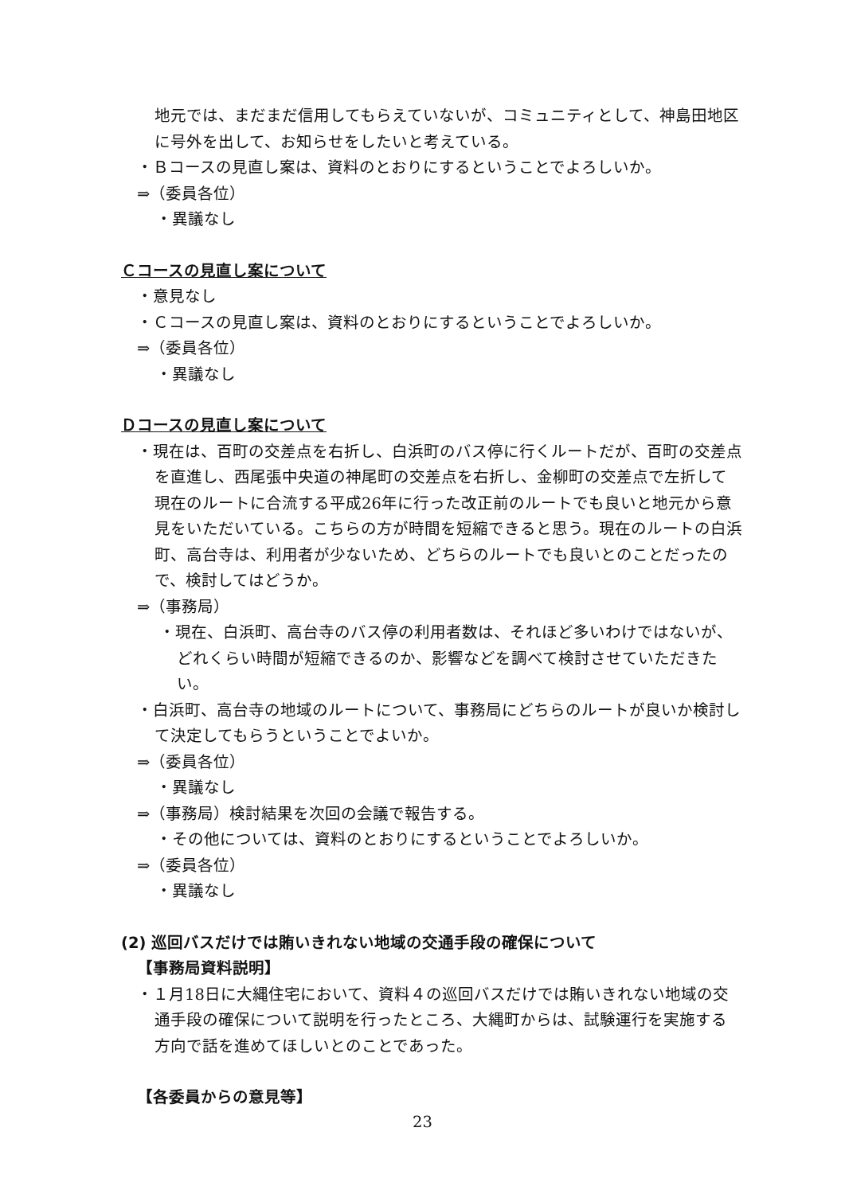地元では、まだまだ信用してもらえていないが、コミュニティとして、神島田地区に号外を出して、お知らせをしたいと考えている。
・Ｂコースの見直し案は、資料のとおりにするということでよろしいか。
⇒（委員各位）
・異議なし
Ｃコースの見直し案について
・意見なし
・Ｃコースの見直し案は、資料のとおりにするということでよろしいか。
⇒（委員各位）
・異議なし
Ｄコースの見直し案について
・現在は、百町の交差点を右折し、白浜町のバス停に行くルートだが、百町の交差点を直進し、西尾張中央道の神尾町の交差点を右折し、金柳町の交差点で左折して現在のルートに合流する平成26年に行った改正前のルートでも良いと地元から意見をいただいている。こちらの方が時間を短縮できると思う。現在のルートの白浜町、高台寺は、利用者が少ないため、どちらのルートでも良いとのことだったので、検討してはどうか。
⇒（事務局）
・現在、白浜町、高台寺のバス停の利用者数は、それほど多いわけではないが、どれくらい時間が短縮できるのか、影響などを調べて検討させていただきたい。
・白浜町、高台寺の地域のルートについて、事務局にどちらのルートが良いか検討して決定してもらうということでよいか。
⇒（委員各位）
・異議なし
⇒（事務局）検討結果を次回の会議で報告する。
・その他については、資料のとおりにするということでよろしいか。
⇒（委員各位）
・異議なし
(2) 巡回バスだけでは賄いきれない地域の交通手段の確保について
【事務局資料説明】
・１月18日に大縄住宅において、資料４の巡回バスだけでは賄いきれない地域の交通手段の確保について説明を行ったところ、大縄町からは、試験運行を実施する方向で話を進めてほしいとのことであった。
【各委員からの意見等】
23